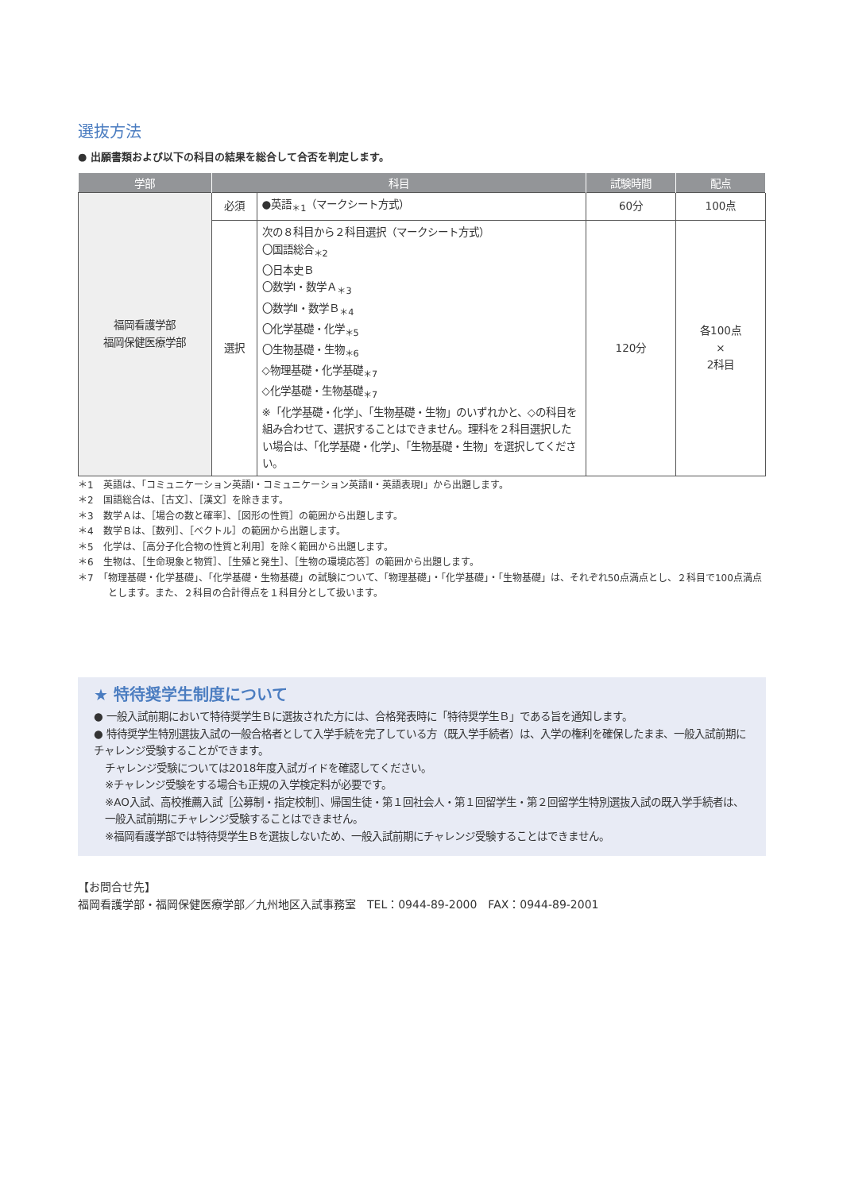選抜方法
● 出願書類および以下の科目の結果を総合して合否を判定します。
| 学部 | 科目 | | 試験時間 | 配点 |
| --- | --- | --- | --- | --- |
| 福岡看護学部 福岡保健医療学部 | 必須 | ●英語<sub>＊1</sub>（マークシート方式） | 60分 | 100点 |
| | 選択 | 次の８科目から２科目選択（マークシート方式） 〇国語総合<sub>＊2</sub> 〇日本史Ｂ 〇数学Ⅰ・数学Ａ<sub>＊3</sub> 〇数学Ⅱ・数学Ｂ<sub>＊4</sub> 〇化学基礎・化学<sub>＊5</sub> 〇生物基礎・生物<sub>＊6</sub> ◇物理基礎・化学基礎<sub>＊7</sub> ◇化学基礎・生物基礎<sub>＊7</sub> ※「化学基礎・化学」、「生物基礎・生物」のいずれかと、◇の科目を組み合わせて、選択することはできません。理科を２科目選択したい場合は、「化学基礎・化学」、「生物基礎・生物」を選択してください。 | 120分 | 各100点 × 2科目 |
＊1　英語は、「コミュニケーション英語Ⅰ・コミュニケーション英語Ⅱ・英語表現Ⅰ」から出題します。
＊2　国語総合は、［古文］、［漢文］を除きます。
＊3　数学Ａは、［場合の数と確率］、［図形の性質］の範囲から出題します。
＊4　数学Ｂは、［数列］、［ベクトル］の範囲から出題します。
＊5　化学は、［高分子化合物の性質と利用］を除く範囲から出題します。
＊6　生物は、［生命現象と物質］、［生殖と発生］、［生物の環境応答］の範囲から出題します。
＊7　「物理基礎・化学基礎」、「化学基礎・生物基礎」の試験について、「物理基礎」・「化学基礎」・「生物基礎」は、それぞれ50点満点とし、２科目で100点満点とします。また、２科目の合計得点を１科目分として扱います。
★ 特待奨学生制度について
● 一般入試前期において特待奨学生Ｂに選抜された方には、合格発表時に「特待奨学生Ｂ」である旨を通知します。
● 特待奨学生特別選抜入試の一般合格者として入学手続を完了している方（既入学手続者）は、入学の権利を確保したまま、一般入試前期にチャレンジ受験することができます。
チャレンジ受験については2018年度入試ガイドを確認してください。
※チャレンジ受験をする場合も正規の入学検定料が必要です。
※AO入試、高校推薦入試［公募制・指定校制］、帰国生徒・第１回社会人・第１回留学生・第２回留学生特別選抜入試の既入学手続者は、一般入試前期にチャレンジ受験することはできません。
※福岡看護学部では特待奨学生Ｂを選抜しないため、一般入試前期にチャレンジ受験することはできません。
【お問合せ先】
福岡看護学部・福岡保健医療学部／九州地区入試事務室　TEL：0944-89-2000　FAX：0944-89-2001